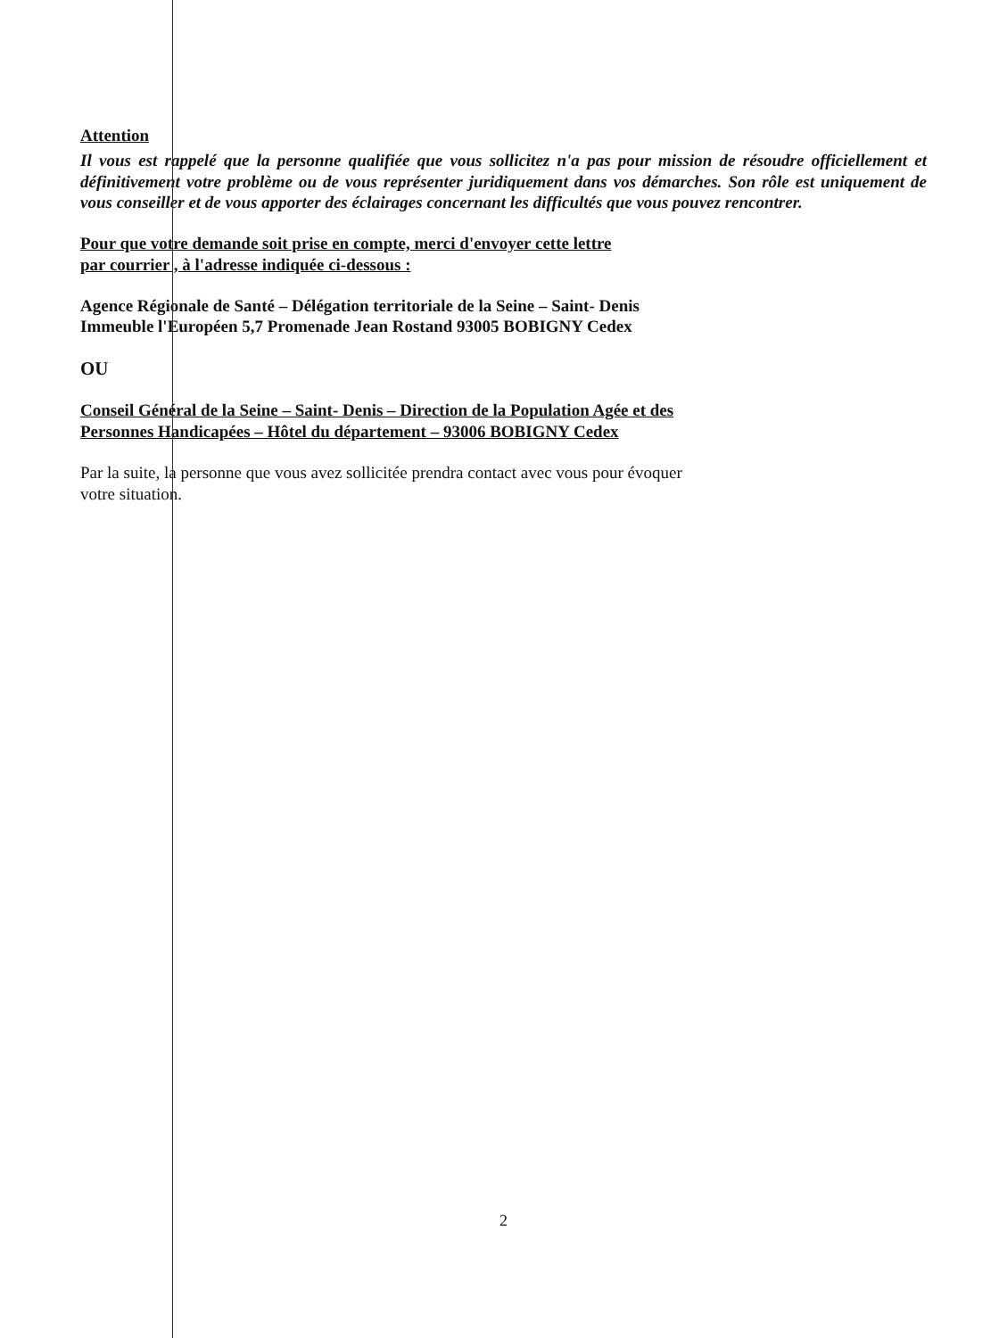Attention
Il vous est rappelé que la personne qualifiée que vous sollicitez n'a pas pour mission de résoudre officiellement et définitivement votre problème ou de vous représenter juridiquement dans vos démarches. Son rôle est uniquement de vous conseiller et de vous apporter des éclairages concernant les difficultés que vous pouvez rencontrer.
Pour que votre demande soit prise en compte, merci d'envoyer cette lettre
par courrier , à l'adresse indiquée ci-dessous :
Agence Régionale de Santé – Délégation territoriale de la Seine – Saint- Denis
Immeuble l'Européen 5,7 Promenade Jean Rostand 93005 BOBIGNY Cedex
OU
Conseil Général de la Seine – Saint- Denis – Direction de la Population Agée et des
Personnes Handicapées – Hôtel du département – 93006 BOBIGNY Cedex
Par la suite, la personne que vous avez sollicitée prendra contact avec vous pour évoquer
votre situation.
2